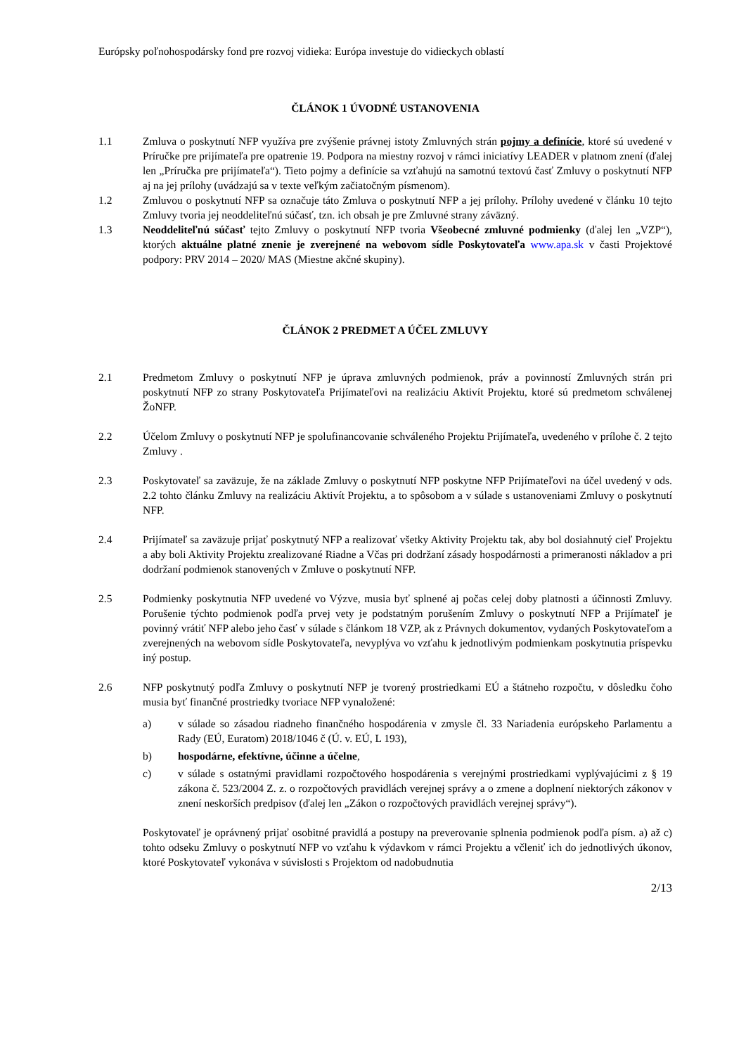Európsky poľnohospodársky fond pre rozvoj vidieka: Európa investuje do vidieckych oblastí
ČLÁNOK 1 ÚVODNÉ USTANOVENIA
1.1 Zmluva o poskytnutí NFP využíva pre zvýšenie právnej istoty Zmluvných strán pojmy a definície, ktoré sú uvedené v Príručke pre prijímateľa pre opatrenie 19. Podpora na miestny rozvoj v rámci iniciatívy LEADER v platnom znení (ďalej len „Príručka pre prijímateľa“). Tieto pojmy a definície sa vzťahujú na samotnú textovú časť Zmluvy o poskytnutí NFP aj na jej prílohy (uvádzajú sa v texte veľkým začiatočným písmenom).
1.2 Zmluvou o poskytnutí NFP sa označuje táto Zmluva o poskytnutí NFP a jej prílohy. Prílohy uvedené v článku 10 tejto Zmluvy tvoria jej neoddeliteľnú súčasť, tzn. ich obsah je pre Zmluvné strany záväzný.
1.3 Neoddeliteľnú súčasť tejto Zmluvy o poskytnutí NFP tvoria Všeobecné zmluvné podmienky (ďalej len „VZP“), ktorých aktuálne platné znenie je zverejnené na webovom sídle Poskytovateľa www.apa.sk v časti Projektové podpory: PRV 2014 – 2020/ MAS (Miestne akčné skupiny).
ČLÁNOK 2 PREDMET A ÚČEL ZMLUVY
2.1 Predmetom Zmluvy o poskytnutí NFP je úprava zmluvných podmienok, práv a povinností Zmluvných strán pri poskytnutí NFP zo strany Poskytovateľa Prijímateľovi na realizáciu Aktivít Projektu, ktoré sú predmetom schválenej ŽoNFP.
2.2 Účelom Zmluvy o poskytnutí NFP je spolufinancovanie schváleného Projektu Prijímateľa, uvedeného v prílohe č. 2 tejto Zmluvy .
2.3 Poskytovateľ sa zaväzuje, že na základe Zmluvy o poskytnutí NFP poskytne NFP Prijímateľovi na účel uvedený v ods. 2.2 tohto článku Zmluvy na realizáciu Aktivít Projektu, a to spôsobom a v súlade s ustanoveniami Zmluvy o poskytnutí NFP.
2.4 Prijímateľ sa zaväzuje prijať poskytnutý NFP a realizovať všetky Aktivity Projektu tak, aby bol dosiahnutý cieľ Projektu a aby boli Aktivity Projektu zrealizované Riadne a Včas pri dodržaní zásady hospodárnosti a primeranosti nákladov a pri dodržaní podmienok stanovených v Zmluve o poskytnutí NFP.
2.5 Podmienky poskytnutia NFP uvedené vo Výzve, musia byť splnené aj počas celej doby platnosti a účinnosti Zmluvy. Porušenie týchto podmienok podľa prvej vety je podstatným porušením Zmluvy o poskytnutí NFP a Prijímateľ je povinný vrátiť NFP alebo jeho časť v súlade s článkom 18 VZP, ak z Právnych dokumentov, vydaných Poskytovateľom a zverejnených na webovom sídle Poskytovateľa, nevyplýva vo vzťahu k jednotlivým podmienkam poskytnutia príspevku iný postup.
2.6 NFP poskytnutý podľa Zmluvy o poskytnutí NFP je tvorený prostriedkami EÚ a štátneho rozpočtu, v dôsledku čoho musia byť finančné prostriedky tvoriace NFP vynaložené:
a) v súlade so zásadou riadneho finančného hospodárenia v zmysle čl. 33 Nariadenia európskeho Parlamentu a Rady (EÚ, Euratom) 2018/1046 č (Ú. v. EÚ, L 193),
b) hospodárne, efektívne, účinne a účelne,
c) v súlade s ostatnými pravidlami rozpočtového hospodárenia s verejnými prostriedkami vyplývajúcimi z § 19 zákona č. 523/2004 Z. z. o rozpočtových pravidlách verejnej správy a o zmene a doplnení niektorých zákonov v znení neskorších predpisov (ďalej len „Zákon o rozpočtových pravidlách verejnej správy“).
Poskytovateľ je oprávnený prijať osobitné pravidlá a postupy na preverovanie splnenia podmienok podľa písm. a) až c) tohto odseku Zmluvy o poskytnutí NFP vo vzťahu k výdavkom v rámci Projektu a včleniť ich do jednotlivých úkonov, ktoré Poskytovateľ vykonáva v súvislosti s Projektom od nadobudnutia
2/13